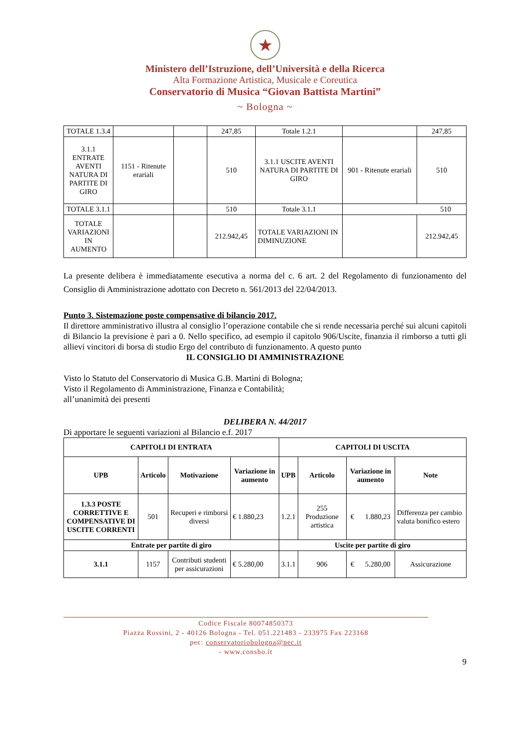★
Ministero dell’Istruzione, dell’Università e della Ricerca
Alta Formazione Artistica, Musicale e Coreutica
Conservatorio di Musica “Giovan Battista Martini”
~ Bologna ~
| TOTALE 1.3.4 | | | 247,85 | Totale 1.2.1 | | 247,85 |
| 3.1.1 ENTRATE AVENTI NATURA DI PARTITE DI GIRO | 1151 - Ritenute erariali | | 510 | 3.1.1 USCITE AVENTI NATURA DI PARTITE DI GIRO | 901 - Ritenute erariali | 510 |
| TOTALE 3.1.1 | | | 510 | Totale 3.1.1 | 510 | |
| TOTALE VARIAZIONI IN AUMENTO | | | 212.942,45 | TOTALE VARIAZIONI IN DIMINUZIONE | | 212.942,45 |
La presente delibera è immediatamente esecutiva a norma del c. 6 art. 2 del Regolamento di funzionamento del Consiglio di Amministrazione adottato con Decreto n. 561/2013 del 22/04/2013.
Punto 3. Sistemazione poste compensative di bilancio 2017.
Il direttore amministrativo illustra al consiglio l’operazione contabile che si rende necessaria perché sui alcuni capitoli di Bilancio la previsione è pari a 0. Nello specifico, ad esempio il capitolo 906/Uscite, finanzia il rimborso a tutti gli allievi vincitori di borsa di studio Ergo del contributo di funzionamento. A questo punto
IL CONSIGLIO DI AMMINISTRAZIONE
Visto lo Statuto del Conservatorio di Musica G.B. Martini di Bologna;
Visto il Regolamento di Amministrazione, Finanza e Contabilità;
all’unanimità dei presenti
DELIBERA N. 44/2017
Di apportare le seguenti variazioni al Bilancio e.f. 2017
| CAPITOLI DI ENTRATA | | | | CAPITOLI DI USCITA | | | |
| --- | --- | --- | --- | --- | --- | --- | --- |
| UPB | Articolo | Motivazione | Variazione in aumento | UPB | Articolo | Variazione in aumento | Note |
| 1.3.3 POSTE CORRETTIVE E COMPENSATIVE DI USCITE CORRENTI | 501 | Recuperi e rimborsi diversi | € 1.880,23 | 1.2.1 | 255 Produzione artistica | € 1.880,23 | Differenza per cambio valuta bonifico estero |
| Entrate per partite di giro | | | | Uscite per partite di giro | | | |
| 3.1.1 | 1157 | Contributi studenti per assicurazioni | € 5.280,00 | 3.1.1 | 906 | € 5.280,00 | Assicurazione |
Codice Fiscale 80074850373
Piazza Rossini, 2 - 40126 Bologna - Tel. 051.221483 - 233975 Fax 223168
pec: conservatoriobologna@pec.it
- www.consbo.it
9